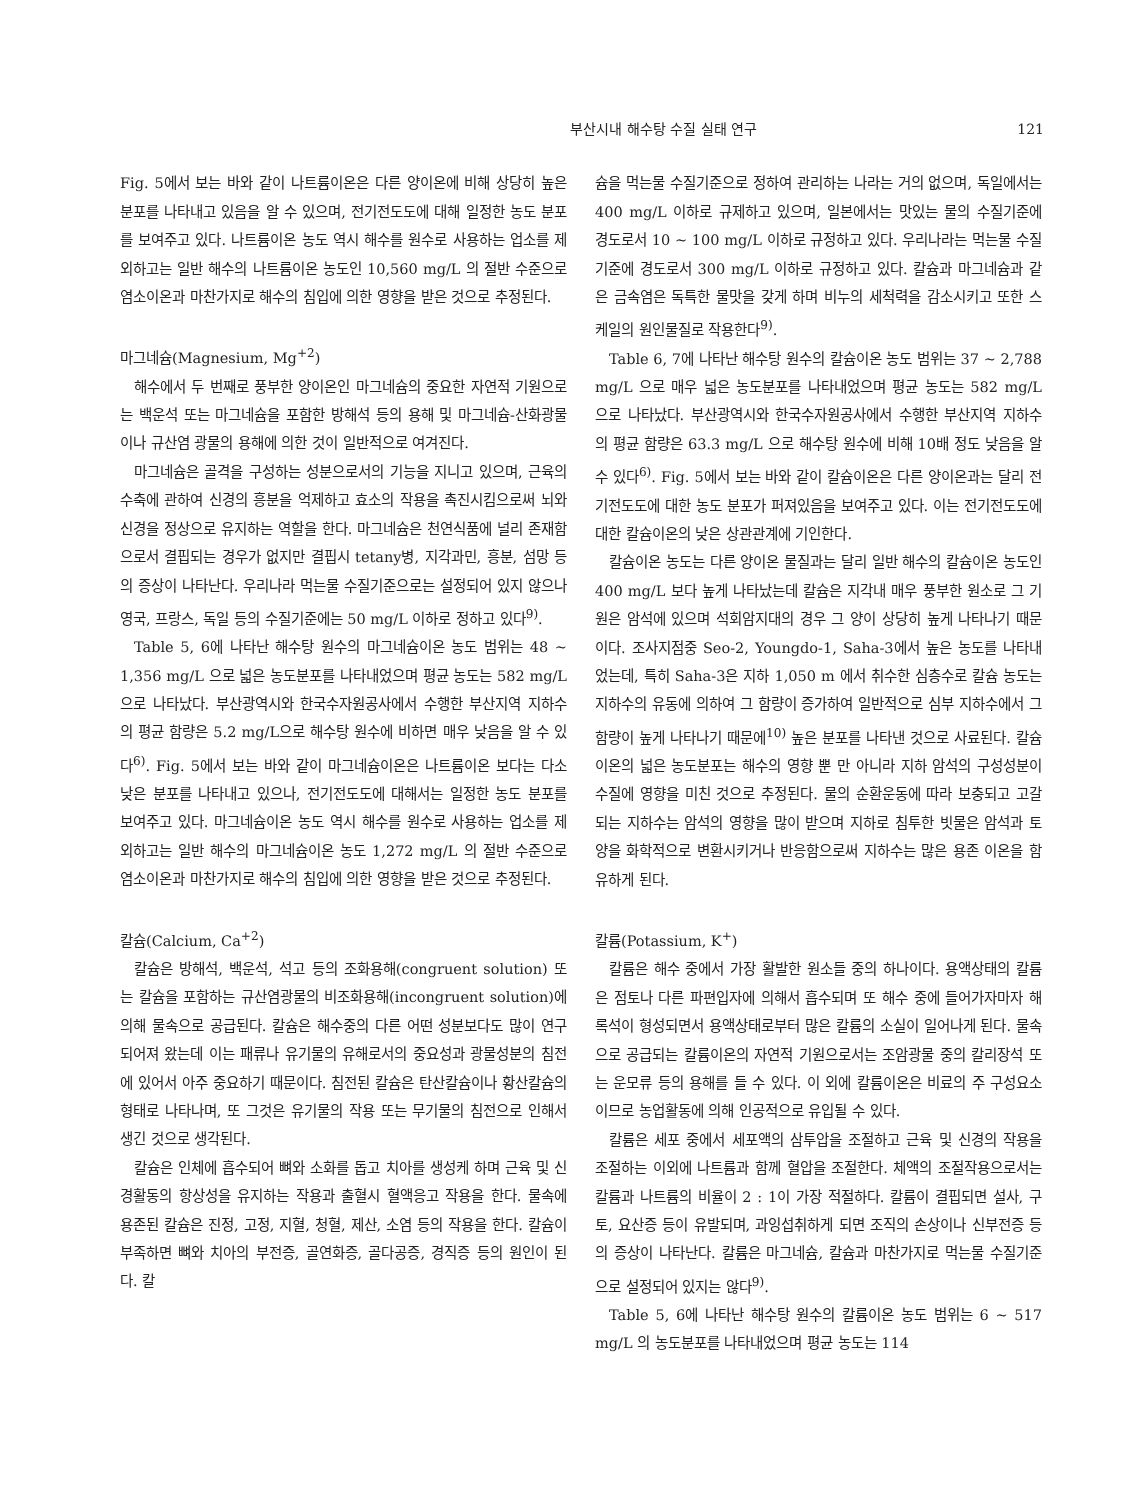부산시내 해수탕 수질 실태 연구 121
Fig. 5에서 보는 바와 같이 나트륨이온은 다른 양이온에 비해 상당히 높은 분포를 나타내고 있음을 알 수 있으며, 전기전도도에 대해 일정한 농도 분포를 보여주고 있다. 나트륨이온 농도 역시 해수를 원수로 사용하는 업소를 제외하고는 일반 해수의 나트륨이온 농도인 10,560 mg/L 의 절반 수준으로 염소이온과 마찬가지로 해수의 침입에 의한 영향을 받은 것으로 추정된다.
마그네슘(Magnesium, Mg<sup>+2</sup>)
해수에서 두 번째로 풍부한 양이온인 마그네슘의 중요한 자연적 기원으로는 백운석 또는 마그네슘을 포함한 방해석 등의 용해 및 마그네슘-산화광물이나 규산염 광물의 용해에 의한 것이 일반적으로 여겨진다.
마그네슘은 골격을 구성하는 성분으로서의 기능을 지니고 있으며, 근육의 수축에 관하여 신경의 흥분을 억제하고 효소의 작용을 촉진시킴으로써 뇌와 신경을 정상으로 유지하는 역할을 한다. 마그네슘은 천연식품에 널리 존재함으로서 결핍되는 경우가 없지만 결핍시 tetany병, 지각과민, 흥분, 섬망 등의 증상이 나타난다. 우리나라 먹는물 수질기준으로는 설정되어 있지 않으나 영국, 프랑스, 독일 등의 수질기준에는 50 mg/L 이하로 정하고 있다<sup>9)</sup>.
Table 5, 6에 나타난 해수탕 원수의 마그네슘이온 농도 범위는 48 ~ 1,356 mg/L 으로 넓은 농도분포를 나타내었으며 평균 농도는 582 mg/L으로 나타났다. 부산광역시와 한국수자원공사에서 수행한 부산지역 지하수의 평균 함량은 5.2 mg/L으로 해수탕 원수에 비하면 매우 낮음을 알 수 있다<sup>6)</sup>. Fig. 5에서 보는 바와 같이 마그네슘이온은 나트륨이온 보다는 다소 낮은 분포를 나타내고 있으나, 전기전도도에 대해서는 일정한 농도 분포를 보여주고 있다. 마그네슘이온 농도 역시 해수를 원수로 사용하는 업소를 제외하고는 일반 해수의 마그네슘이온 농도 1,272 mg/L 의 절반 수준으로 염소이온과 마찬가지로 해수의 침입에 의한 영향을 받은 것으로 추정된다.
칼슘(Calcium, Ca<sup>+2</sup>)
칼슘은 방해석, 백운석, 석고 등의 조화용해(congruent solution) 또는 칼슘을 포함하는 규산염광물의 비조화용해(incongruent solution)에 의해 물속으로 공급된다. 칼슘은 해수중의 다른 어떤 성분보다도 많이 연구되어져 왔는데 이는 패류나 유기물의 유해로서의 중요성과 광물성분의 침전에 있어서 아주 중요하기 때문이다. 침전된 칼슘은 탄산칼슘이나 황산칼슘의 형태로 나타나며, 또 그것은 유기물의 작용 또는 무기물의 침전으로 인해서 생긴 것으로 생각된다.
칼슘은 인체에 흡수되어 뼈와 소화를 돕고 치아를 생성케 하며 근육 및 신경활동의 항상성을 유지하는 작용과 출혈시 혈액응고 작용을 한다. 물속에 용존된 칼슘은 진정, 고정, 지혈, 청혈, 제산, 소염 등의 작용을 한다. 칼슘이 부족하면 뼈와 치아의 부전증, 골연화증, 골다공증, 경직증 등의 원인이 된다. 칼
슘을 먹는물 수질기준으로 정하여 관리하는 나라는 거의 없으며, 독일에서는 400 mg/L 이하로 규제하고 있으며, 일본에서는 맛있는 물의 수질기준에 경도로서 10 ~ 100 mg/L 이하로 규정하고 있다. 우리나라는 먹는물 수질기준에 경도로서 300 mg/L 이하로 규정하고 있다. 칼슘과 마그네슘과 같은 금속염은 독특한 물맛을 갖게 하며 비누의 세척력을 감소시키고 또한 스케일의 원인물질로 작용한다<sup>9)</sup>.
Table 6, 7에 나타난 해수탕 원수의 칼슘이온 농도 범위는 37 ~ 2,788 mg/L 으로 매우 넓은 농도분포를 나타내었으며 평균 농도는 582 mg/L 으로 나타났다. 부산광역시와 한국수자원공사에서 수행한 부산지역 지하수의 평균 함량은 63.3 mg/L 으로 해수탕 원수에 비해 10배 정도 낮음을 알 수 있다<sup>6)</sup>. Fig. 5에서 보는 바와 같이 칼슘이온은 다른 양이온과는 달리 전기전도도에 대한 농도 분포가 퍼져있음을 보여주고 있다. 이는 전기전도도에 대한 칼슘이온의 낮은 상관관계에 기인한다.
칼슘이온 농도는 다른 양이온 물질과는 달리 일반 해수의 칼슘이온 농도인 400 mg/L 보다 높게 나타났는데 칼슘은 지각내 매우 풍부한 원소로 그 기원은 암석에 있으며 석회암지대의 경우 그 양이 상당히 높게 나타나기 때문이다. 조사지점중 Seo-2, Youngdo-1, Saha-3에서 높은 농도를 나타내었는데, 특히 Saha-3은 지하 1,050 m 에서 취수한 심층수로 칼슘 농도는 지하수의 유동에 의하여 그 함량이 증가하여 일반적으로 심부 지하수에서 그 함량이 높게 나타나기 때문에<sup>10)</sup> 높은 분포를 나타낸 것으로 사료된다. 칼슘이온의 넓은 농도분포는 해수의 영향 뿐 만 아니라 지하 암석의 구성성분이 수질에 영향을 미친 것으로 추정된다. 물의 순환운동에 따라 보충되고 고갈되는 지하수는 암석의 영향을 많이 받으며 지하로 침투한 빗물은 암석과 토양을 화학적으로 변환시키거나 반응함으로써 지하수는 많은 용존 이온을 함유하게 된다.
칼륨(Potassium, K<sup>+</sup>)
칼륨은 해수 중에서 가장 활발한 원소들 중의 하나이다. 용액상태의 칼륨은 점토나 다른 파편입자에 의해서 흡수되며 또 해수 중에 들어가자마자 해록석이 형성되면서 용액상태로부터 많은 칼륨의 소실이 일어나게 된다. 물속으로 공급되는 칼륨이온의 자연적 기원으로서는 조암광물 중의 칼리장석 또는 운모류 등의 용해를 들 수 있다. 이 외에 칼륨이온은 비료의 주 구성요소이므로 농업활동에 의해 인공적으로 유입될 수 있다.
칼륨은 세포 중에서 세포액의 삼투압을 조절하고 근육 및 신경의 작용을 조절하는 이외에 나트륨과 함께 혈압을 조절한다. 체액의 조절작용으로서는 칼륨과 나트륨의 비율이 2 : 1이 가장 적절하다. 칼륨이 결핍되면 설사, 구토, 요산증 등이 유발되며, 과잉섭취하게 되면 조직의 손상이나 신부전증 등의 증상이 나타난다. 칼륨은 마그네슘, 칼슘과 마찬가지로 먹는물 수질기준으로 설정되어 있지는 않다<sup>9)</sup>.
Table 5, 6에 나타난 해수탕 원수의 칼륨이온 농도 범위는 6 ~ 517 mg/L 의 농도분포를 나타내었으며 평균 농도는 114